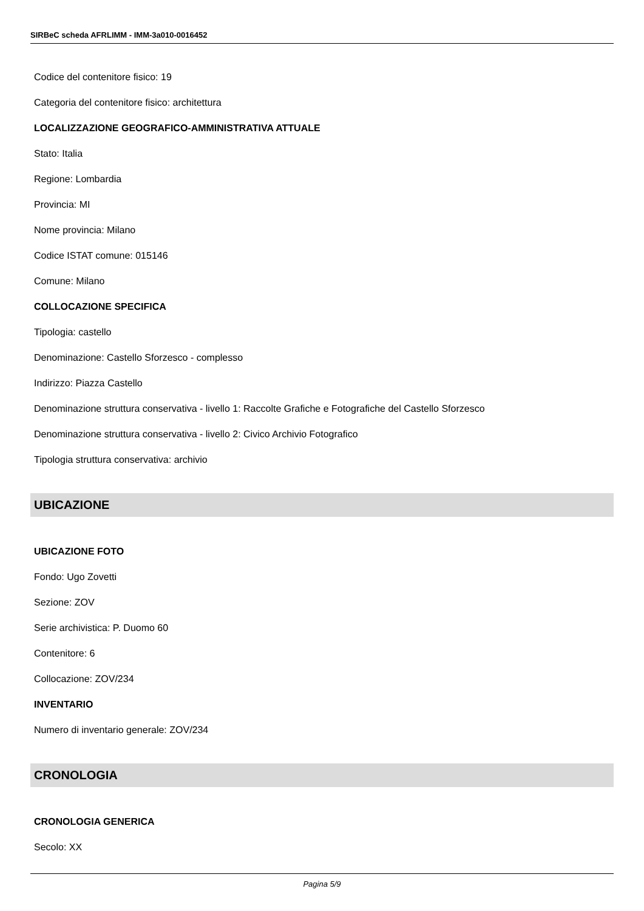SIRBeC scheda AFRLIMM - IMM-3a010-0016452
Codice del contenitore fisico: 19
Categoria del contenitore fisico: architettura
LOCALIZZAZIONE GEOGRAFICO-AMMINISTRATIVA ATTUALE
Stato: Italia
Regione: Lombardia
Provincia: MI
Nome provincia: Milano
Codice ISTAT comune: 015146
Comune: Milano
COLLOCAZIONE SPECIFICA
Tipologia: castello
Denominazione: Castello Sforzesco - complesso
Indirizzo: Piazza Castello
Denominazione struttura conservativa - livello 1: Raccolte Grafiche e Fotografiche del Castello Sforzesco
Denominazione struttura conservativa - livello 2: Civico Archivio Fotografico
Tipologia struttura conservativa: archivio
UBICAZIONE
UBICAZIONE FOTO
Fondo: Ugo Zovetti
Sezione: ZOV
Serie archivistica: P. Duomo 60
Contenitore: 6
Collocazione: ZOV/234
INVENTARIO
Numero di inventario generale: ZOV/234
CRONOLOGIA
CRONOLOGIA GENERICA
Secolo: XX
Pagina 5/9